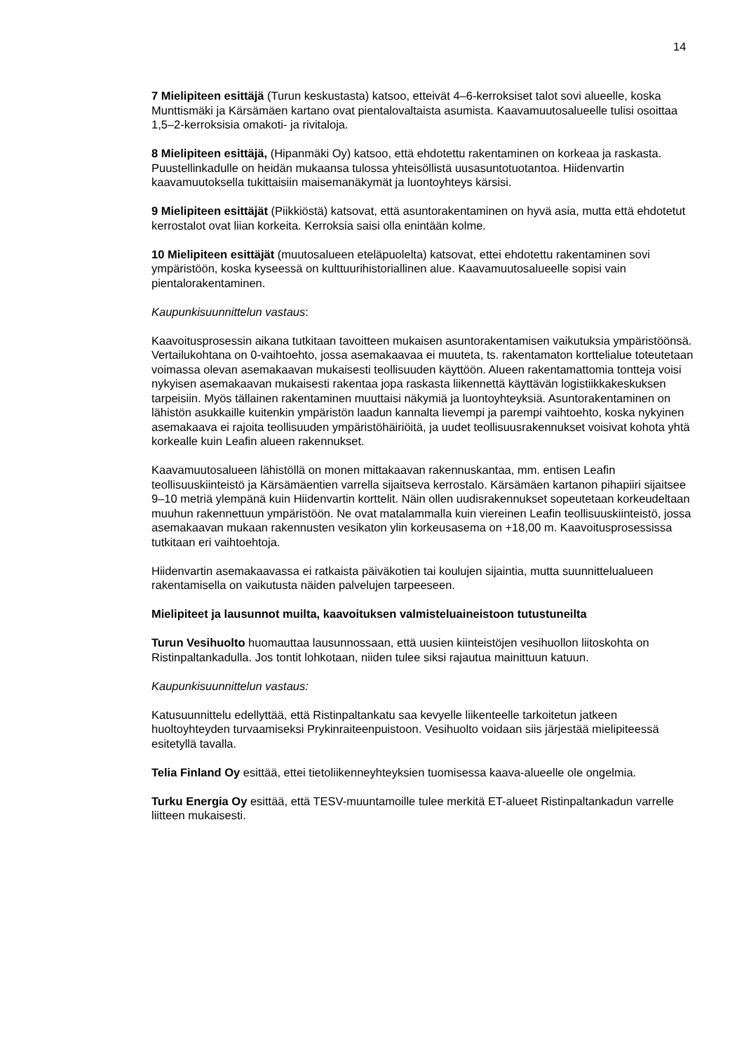14
7 Mielipiteen esittäjä (Turun keskustasta) katsoo, etteivät 4–6-kerroksiset talot sovi alueelle, koska Munttismäki ja Kärsämäen kartano ovat pientalovaltaista asumista. Kaavamuutosalueelle tulisi osoittaa 1,5–2-kerroksisia omakoti- ja rivitaloja.
8 Mielipiteen esittäjä, (Hipanmäki Oy) katsoo, että ehdotettu rakentaminen on korkeaa ja raskasta. Puustellinkadulle on heidän mukaansa tulossa yhteisöllistä uusasuntotuotantoa. Hiidenvartin kaavamuutoksella tukittaisiin maisemanäkymät ja luontoyhteys kärsisi.
9 Mielipiteen esittäjät (Piikkiöstä) katsovat, että asuntorakentaminen on hyvä asia, mutta että ehdotetut kerrostalot ovat liian korkeita. Kerroksia saisi olla enintään kolme.
10 Mielipiteen esittäjät (muutosalueen eteläpuolelta) katsovat, ettei ehdotettu rakentaminen sovi ympäristöön, koska kyseessä on kulttuurihistoriallinen alue. Kaavamuutosalueelle sopisi vain pientalorakentaminen.
Kaupunkisuunnittelun vastaus:
Kaavoitusprosessin aikana tutkitaan tavoitteen mukaisen asuntorakentamisen vaikutuksia ympäristöönsä. Vertailukohtana on 0-vaihtoehto, jossa asemakaavaa ei muuteta, ts. rakentamaton korttelialue toteutetaan voimassa olevan asemakaavan mukaisesti teollisuuden käyttöön. Alueen rakentamattomia tontteja voisi nykyisen asemakaavan mukaisesti rakentaa jopa raskasta liikennettä käyttävän logistiikkakeskuksen tarpeisiin. Myös tällainen rakentaminen muuttaisi näkymiä ja luontoyhteyksiä. Asuntorakentaminen on lähistön asukkaille kuitenkin ympäristön laadun kannalta lievempi ja parempi vaihtoehto, koska nykyinen asemakaava ei rajoita teollisuuden ympäristöhäiriöitä, ja uudet teollisuusrakennukset voisivat kohota yhtä korkealle kuin Leafin alueen rakennukset.
Kaavamuutosalueen lähistöllä on monen mittakaavan rakennuskantaa, mm. entisen Leafin teollisuuskiinteistö ja Kärsämäentien varrella sijaitseva kerrostalo. Kärsämäen kartanon pihapiiri sijaitsee 9–10 metriä ylempänä kuin Hiidenvartin korttelit. Näin ollen uudisrakennukset sopeutetaan korkeudeltaan muuhun rakennettuun ympäristöön. Ne ovat matalammalla kuin viereinen Leafin teollisuuskiinteistö, jossa asemakaavan mukaan rakennusten vesikaton ylin korkeusasema on +18,00 m. Kaavoitusprosessissa tutkitaan eri vaihtoehtoja.
Hiidenvartin asemakaavassa ei ratkaista päiväkotien tai koulujen sijaintia, mutta suunnittelualueen rakentamisella on vaikutusta näiden palvelujen tarpeeseen.
Mielipiteet ja lausunnot muilta, kaavoituksen valmisteluaineistoon tutustuneilta
Turun Vesihuolto huomauttaa lausunnossaan, että uusien kiinteistöjen vesihuollon liitoskohta on Ristinpaltankadulla. Jos tontit lohkotaan, niiden tulee siksi rajautua mainittuun katuun.
Kaupunkisuunnittelun vastaus:
Katusuunnittelu edellyttää, että Ristinpaltankatu saa kevyelle liikenteelle tarkoitetun jatkeen huoltoyhteyden turvaamiseksi Prykinraiteenpuistoon. Vesihuolto voidaan siis järjestää mielipiteessä esitetyllä tavalla.
Telia Finland Oy esittää, ettei tietoliikenneyhteyksien tuomisessa kaava-alueelle ole ongelmia.
Turku Energia Oy esittää, että TESV-muuntamoille tulee merkitä ET-alueet Ristinpaltankadun varrelle liitteen mukaisesti.